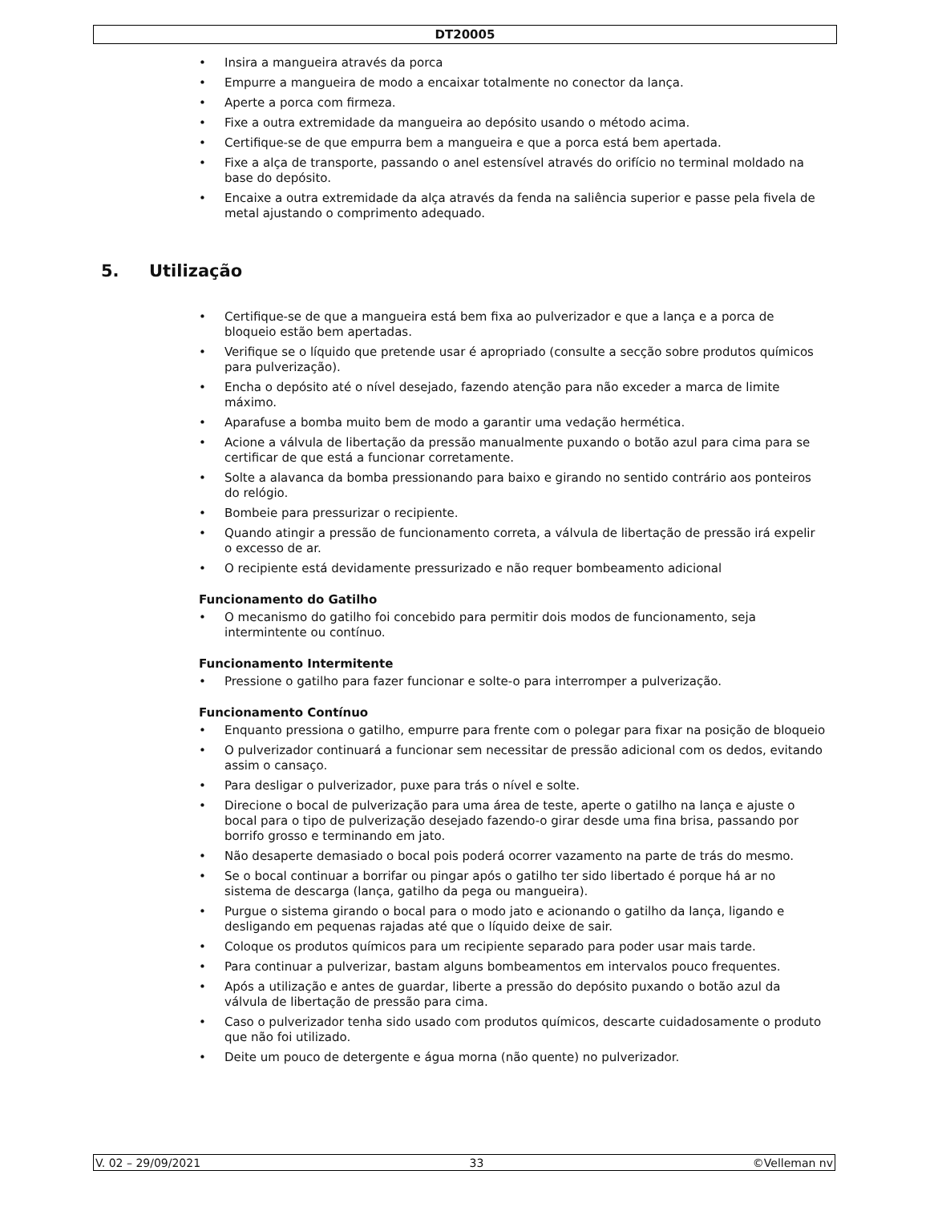DT20005
• Insira a mangueira através da porca
• Empurre a mangueira de modo a encaixar totalmente no conector da lança.
• Aperte a porca com firmeza.
• Fixe a outra extremidade da mangueira ao depósito usando o método acima.
• Certifique-se de que empurra bem a mangueira e que a porca está bem apertada.
• Fixe a alça de transporte, passando o anel estensível através do orifício no terminal moldado na base do depósito.
• Encaixe a outra extremidade da alça através da fenda na saliência superior e passe pela fivela de metal ajustando o comprimento adequado.
5. Utilização
• Certifique-se de que a mangueira está bem fixa ao pulverizador e que a lança e a porca de bloqueio estão bem apertadas.
• Verifique se o líquido que pretende usar é apropriado (consulte a secção sobre produtos químicos para pulverização).
• Encha o depósito até o nível desejado, fazendo atenção para não exceder a marca de limite máximo.
• Aparafuse a bomba muito bem de modo a garantir uma vedação hermética.
• Acione a válvula de libertação da pressão manualmente puxando o botão azul para cima para se certificar de que está a funcionar corretamente.
• Solte a alavanca da bomba pressionando para baixo e girando no sentido contrário aos ponteiros do relógio.
• Bombeie para pressurizar o recipiente.
• Quando atingir a pressão de funcionamento correta, a válvula de libertação de pressão irá expelir o excesso de ar.
• O recipiente está devidamente pressurizado e não requer bombeamento adicional
Funcionamento do Gatilho
• O mecanismo do gatilho foi concebido para permitir dois modos de funcionamento, seja intermintente ou contínuo.
Funcionamento Intermitente
• Pressione o gatilho para fazer funcionar e solte-o para interromper a pulverização.
Funcionamento Contínuo
• Enquanto pressiona o gatilho, empurre para frente com o polegar para fixar na posição de bloqueio
• O pulverizador continuará a funcionar sem necessitar de pressão adicional com os dedos, evitando assim o cansaço.
• Para desligar o pulverizador, puxe para trás o nível e solte.
• Direcione o bocal de pulverização para uma área de teste, aperte o gatilho na lança e ajuste o bocal para o tipo de pulverização desejado fazendo-o girar desde uma fina brisa, passando por borrifo grosso e terminando em jato.
• Não desaperte demasiado o bocal pois poderá ocorrer vazamento na parte de trás do mesmo.
• Se o bocal continuar a borrifar ou pingar após o gatilho ter sido libertado é porque há ar no sistema de descarga (lança, gatilho da pega ou mangueira).
• Purgue o sistema girando o bocal para o modo jato e acionando o gatilho da lança, ligando e desligando em pequenas rajadas até que o líquido deixe de sair.
• Coloque os produtos químicos para um recipiente separado para poder usar mais tarde.
• Para continuar a pulverizar, bastam alguns bombeamentos em intervalos pouco frequentes.
• Após a utilização e antes de guardar, liberte a pressão do depósito puxando o botão azul da válvula de libertação de pressão para cima.
• Caso o pulverizador tenha sido usado com produtos químicos, descarte cuidadosamente o produto que não foi utilizado.
• Deite um pouco de detergente e água morna (não quente) no pulverizador.
V. 02 – 29/09/2021 33 ©Velleman nv